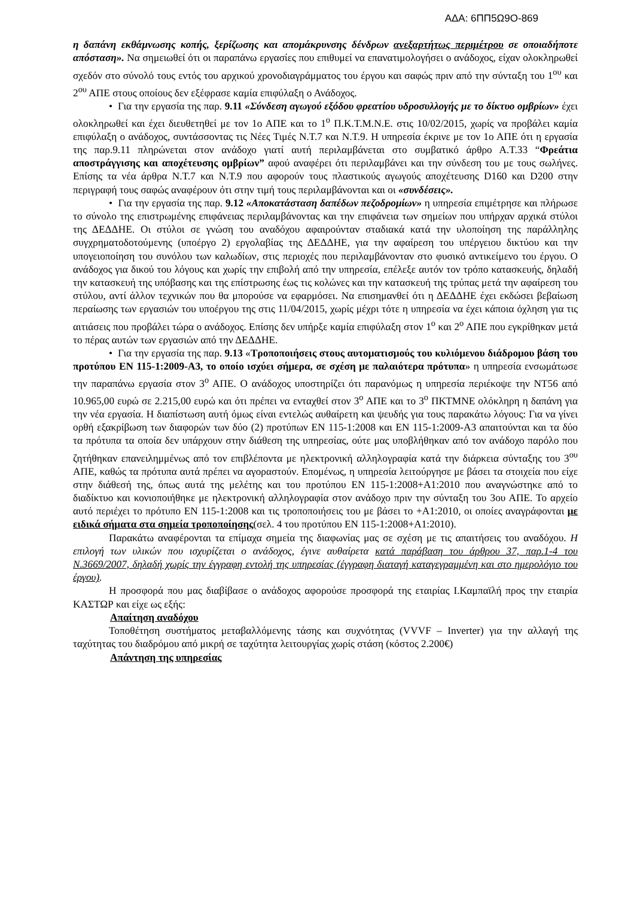ΑΔΑ: 6ΠΠ5Ω9Ο-869
η δαπάνη εκθάμνωσης κοπής, ξερίζωσης και απομάκρυνσης δένδρων ανεξαρτήτως περιμέτρου σε οποιαδήποτε απόσταση». Να σημειωθεί ότι οι παραπάνω εργασίες που επιθυμεί να επανατιμολογήσει ο ανάδοχος, είχαν ολοκληρωθεί σχεδόν στο σύνολό τους εντός του αρχικού χρονοδιαγράμματος του έργου και σαφώς πριν από την σύνταξη του 1<sup>ου</sup> και 2<sup>ου</sup> ΑΠΕ στους οποίους δεν εξέφρασε καμία επιφύλαξη ο Ανάδοχος.
• Για την εργασία της παρ. 9.11 «Σύνδεση αγωγού εξόδου φρεατίου υδροσυλλογής με το δίκτυο ομβρίων» έχει ολοκληρωθεί και έχει διευθετηθεί με τον 1ο ΑΠΕ και το 1<sup>ο</sup> Π.Κ.Τ.Μ.Ν.Ε. στις 10/02/2015, χωρίς να προβάλει καμία επιφύλαξη ο ανάδοχος, συντάσσοντας τις Νέες Τιμές Ν.Τ.7 και Ν.Τ.9. Η υπηρεσία έκρινε με τον 1ο ΑΠΕ ότι η εργασία της παρ.9.11 πληρώνεται στον ανάδοχο γιατί αυτή περιλαμβάνεται στο συμβατικό άρθρο Α.Τ.33 “Φρεάτια αποστράγγισης και αποχέτευσης ομβρίων” αφού αναφέρει ότι περιλαμβάνει και την σύνδεση του με τους σωλήνες. Επίσης τα νέα άρθρα Ν.Τ.7 και Ν.Τ.9 που αφορούν τους πλαστικούς αγωγούς αποχέτευσης D160 και D200 στην περιγραφή τους σαφώς αναφέρουν ότι στην τιμή τους περιλαμβάνονται και οι «συνδέσεις».
• Για την εργασία της παρ. 9.12 «Αποκατάσταση δαπέδων πεζοδρομίων» η υπηρεσία επιμέτρησε και πλήρωσε το σύνολο της επιστρωμένης επιφάνειας περιλαμβάνοντας και την επιφάνεια των σημείων που υπήρχαν αρχικά στύλοι της ΔΕΔΔΗΕ. Οι στύλοι σε γνώση του αναδόχου αφαιρούνταν σταδιακά κατά την υλοποίηση της παράλληλης συγχρηματοδοτούμενης (υποέργο 2) εργολαβίας της ΔΕΔΔΗΕ, για την αφαίρεση του υπέργειου δικτύου και την υπογειοποίηση του συνόλου των καλωδίων, στις περιοχές που περιλαμβάνονταν στο φυσικό αντικείμενο του έργου. Ο ανάδοχος για δικού του λόγους και χωρίς την επιβολή από την υπηρεσία, επέλεξε αυτόν τον τρόπο κατασκευής, δηλαδή την κατασκευή της υπόβασης και της επίστρωσης έως τις κολώνες και την κατασκευή της τρύπας μετά την αφαίρεση του στύλου, αντί άλλον τεχνικών που θα μπορούσε να εφαρμόσει. Να επισημανθεί ότι η ΔΕΔΔΗΕ έχει εκδώσει βεβαίωση περαίωσης των εργασιών του υποέργου της στις 11/04/2015, χωρίς μέχρι τότε η υπηρεσία να έχει κάποια όχληση για τις αιτιάσεις που προβάλει τώρα ο ανάδοχος. Επίσης δεν υπήρξε καμία επιφύλαξη στον 1<sup>ο</sup> και 2<sup>ο</sup> ΑΠΕ που εγκρίθηκαν μετά το πέρας αυτών των εργασιών από την ΔΕΔΔΗΕ.
• Για την εργασία της παρ. 9.13 «Τροποποιήσεις στους αυτοματισμούς του κυλιόμενου διάδρομου βάση του προτύπου ΕΝ 115-1:2009-Α3, το οποίο ισχύει σήμερα, σε σχέση με παλαιότερα πρότυπα» η υπηρεσία ενσωμάτωσε την παραπάνω εργασία στον 3<sup>ο</sup> ΑΠΕ. Ο ανάδοχος υποστηρίζει ότι παρανόμως η υπηρεσία περιέκοψε την ΝΤ56 από 10.965,00 ευρώ σε 2.215,00 ευρώ και ότι πρέπει να ενταχθεί στον 3<sup>ο</sup> ΑΠΕ και το 3<sup>ο</sup> ΠΚΤΜΝΕ ολόκληρη η δαπάνη για την νέα εργασία. Η διαπίστωση αυτή όμως είναι εντελώς αυθαίρετη και ψευδής για τους παρακάτω λόγους: Για να γίνει ορθή εξακρίβωση των διαφορών των δύο (2) προτύπων ΕΝ 115-1:2008 και ΕΝ 115-1:2009-Α3 απαιτούνται και τα δύο τα πρότυπα τα οποία δεν υπάρχουν στην διάθεση της υπηρεσίας, ούτε μας υποβλήθηκαν από τον ανάδοχο παρόλο που ζητήθηκαν επανειλημμένως από τον επιβλέποντα με ηλεκτρονική αλληλογραφία κατά την διάρκεια σύνταξης του 3<sup>ου</sup> ΑΠΕ, καθώς τα πρότυπα αυτά πρέπει να αγοραστούν. Επομένως, η υπηρεσία λειτούργησε με βάσει τα στοιχεία που είχε στην διάθεσή της, όπως αυτά της μελέτης και του προτύπου ΕΝ 115-1:2008+Α1:2010 που αναγνώστηκε από το διαδίκτυο και κονιοποιήθηκε με ηλεκτρονική αλληλογραφία στον ανάδοχο πριν την σύνταξη του 3ου ΑΠΕ. Το αρχείο αυτό περιέχει το πρότυπο ΕΝ 115-1:2008 και τις τροποποιήσεις του με βάσει το +Α1:2010, οι οποίες αναγράφονται με ειδικά σήματα στα σημεία τροποποίησης(σελ. 4 του προτύπου ΕΝ 115-1:2008+Α1:2010).
Παρακάτω αναφέρονται τα επίμαχα σημεία της διαφωνίας μας σε σχέση με τις απαιτήσεις του αναδόχου. Η επιλογή των υλικών που ισχυρίζεται ο ανάδοχος, έγινε αυθαίρετα κατά παράβαση του άρθρου 37, παρ.1-4 του Ν.3669/2007, δηλαδή χωρίς την έγγραφη εντολή της υπηρεσίας (έγγραφη διαταγή καταγεγραμμένη και στο ημερολόγιο του έργου).
Η προσφορά που μας διαβίβασε ο ανάδοχος αφορούσε προσφορά της εταιρίας Ι.Καμπαϊλή προς την εταιρία ΚΑΣΤΩΡ και είχε ως εξής:
Απαίτηση αναδόχου
Τοποθέτηση συστήματος μεταβαλλόμενης τάσης και συχνότητας (VVVF – Inverter) για την αλλαγή της ταχύτητας του διαδρόμου από μικρή σε ταχύτητα λειτουργίας χωρίς στάση (κόστος 2.200€)
Απάντηση της υπηρεσίας